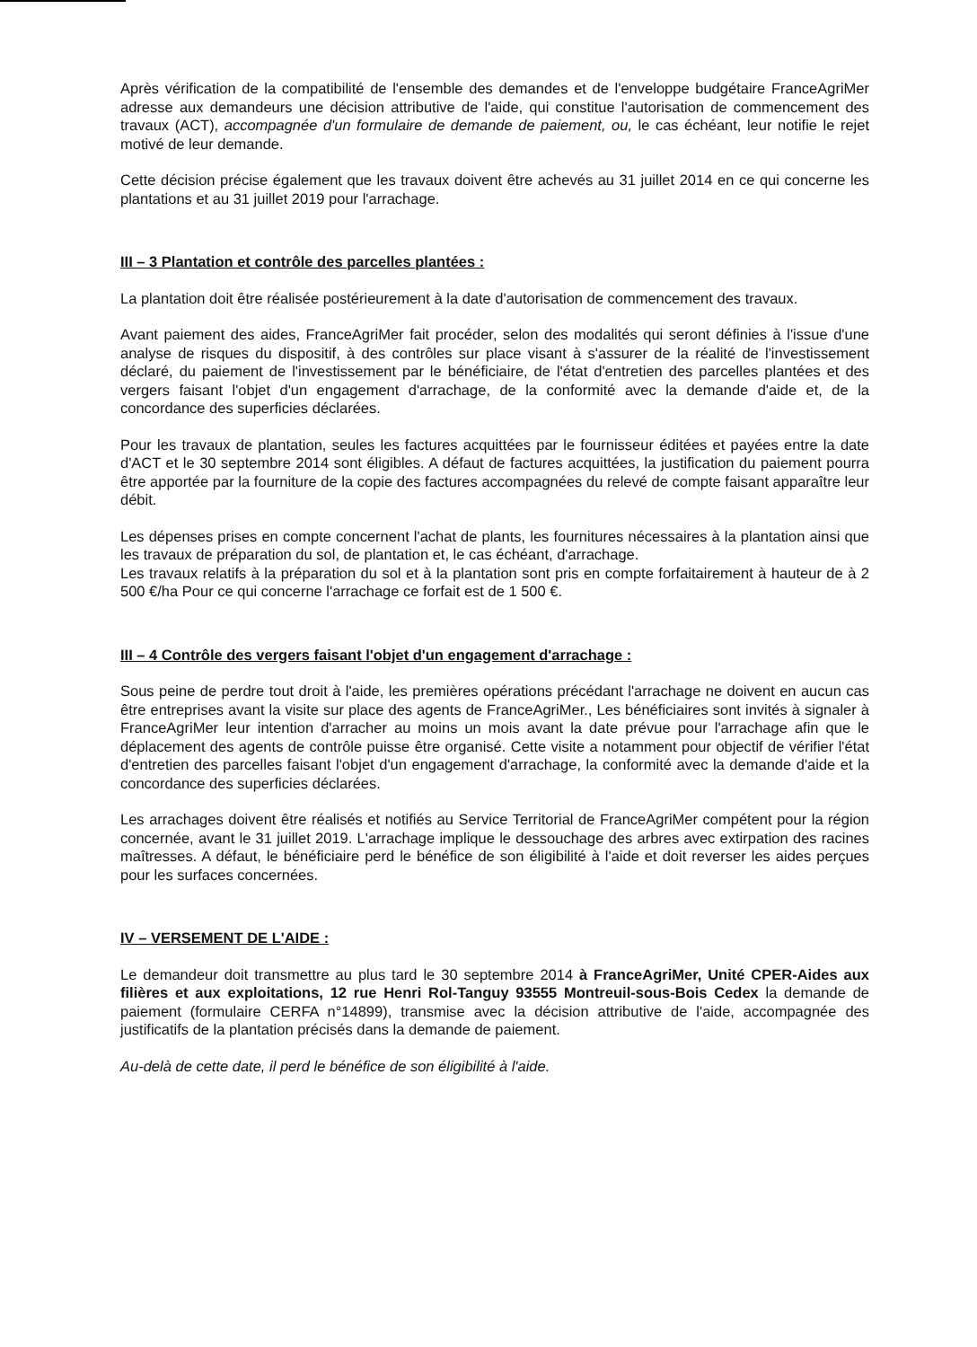Après vérification de la compatibilité de l'ensemble des demandes et de l'enveloppe budgétaire FranceAgriMer adresse aux demandeurs une décision attributive de l'aide, qui constitue l'autorisation de commencement des travaux (ACT), accompagnée d'un formulaire de demande de paiement, ou, le cas échéant, leur notifie le rejet motivé de leur demande.
Cette décision précise également que les travaux doivent être achevés au 31 juillet 2014 en ce qui concerne les plantations et au 31 juillet 2019 pour l'arrachage.
III – 3 Plantation et contrôle des parcelles plantées :
La plantation doit être réalisée postérieurement à la date d'autorisation de commencement des travaux.
Avant paiement des aides, FranceAgriMer fait procéder, selon des modalités qui seront définies à l'issue d'une analyse de risques du dispositif, à des contrôles sur place visant à s'assurer de la réalité de l'investissement déclaré, du paiement de l'investissement par le bénéficiaire, de l'état d'entretien des parcelles plantées et des vergers faisant l'objet d'un engagement d'arrachage, de la conformité avec la demande d'aide et, de la concordance des superficies déclarées.
Pour les travaux de plantation, seules les factures acquittées par le fournisseur éditées et payées entre la date d'ACT et le 30 septembre 2014 sont éligibles. A défaut de factures acquittées, la justification du paiement pourra être apportée par la fourniture de la copie des factures accompagnées du relevé de compte faisant apparaître leur débit.
Les dépenses prises en compte concernent l'achat de plants, les fournitures nécessaires à la plantation ainsi que les travaux de préparation du sol, de plantation et, le cas échéant, d'arrachage.
Les travaux relatifs à la préparation du sol et à la plantation sont pris en compte forfaitairement à hauteur de à 2 500 €/ha Pour ce qui concerne l'arrachage ce forfait est de 1 500 €.
III – 4 Contrôle des vergers faisant l'objet d'un engagement d'arrachage :
Sous peine de perdre tout droit à l'aide, les premières opérations précédant l'arrachage ne doivent en aucun cas être entreprises avant la visite sur place des agents de FranceAgriMer., Les bénéficiaires sont invités à signaler à FranceAgriMer leur intention d'arracher au moins un mois avant la date prévue pour l'arrachage afin que le déplacement des agents de contrôle puisse être organisé. Cette visite a notamment pour objectif de vérifier l'état d'entretien des parcelles faisant l'objet d'un engagement d'arrachage, la conformité avec la demande d'aide et la concordance des superficies déclarées.
Les arrachages doivent être réalisés et notifiés au Service Territorial de FranceAgriMer compétent pour la région concernée, avant le 31 juillet 2019. L'arrachage implique le dessouchage des arbres avec extirpation des racines maîtresses. A défaut, le bénéficiaire perd le bénéfice de son éligibilité à l'aide et doit reverser les aides perçues pour les surfaces concernées.
IV – VERSEMENT DE L'AIDE :
Le demandeur doit transmettre au plus tard le 30 septembre 2014 à FranceAgriMer, Unité CPER-Aides aux filières et aux exploitations, 12 rue Henri Rol-Tanguy 93555 Montreuil-sous-Bois Cedex la demande de paiement (formulaire CERFA n°14899), transmise avec la décision attributive de l'aide, accompagnée des justificatifs de la plantation précisés dans la demande de paiement.
Au-delà de cette date, il perd le bénéfice de son éligibilité à l'aide.